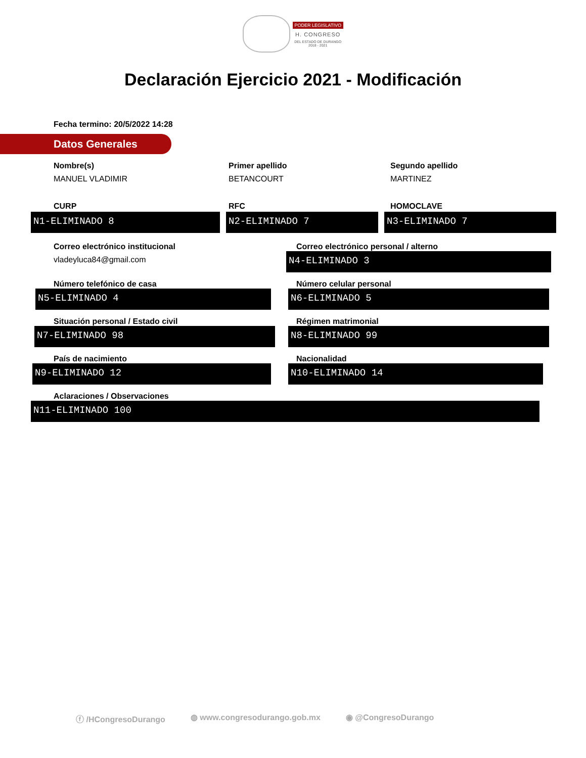PODER LEGISLATIVO
H. CONGRESO
DEL ESTADO DE DURANGO
2018 - 2021
Declaración Ejercicio 2021 - Modificación
Fecha termino: 20/5/2022 14:28
Datos Generales
Nombre(s)
MANUEL VLADIMIR
Primer apellido
BETANCOURT
Segundo apellido
MARTINEZ
CURP RFC HOMOCLAVE
N1-ELIMINADO 8 N2-ELIMINADO 7 N3-ELIMINADO 7
Correo electrónico institucional
vladeyluca84@gmail.com
Correo electrónico personal / alterno
N4-ELIMINADO 3
Número telefónico de casa
N5-ELIMINADO 4
Número celular personal
N6-ELIMINADO 5
Situación personal / Estado civil
N7-ELIMINADO 98
Régimen matrimonial
N8-ELIMINADO 99
País de nacimiento
N9-ELIMINADO 12
Nacionalidad
N10-ELIMINADO 14
Aclaraciones / Observaciones
N11-ELIMINADO 100
ⓕ /HCongresoDurango ◍ www.congresodurango.gob.mx ◉ @CongresoDurango